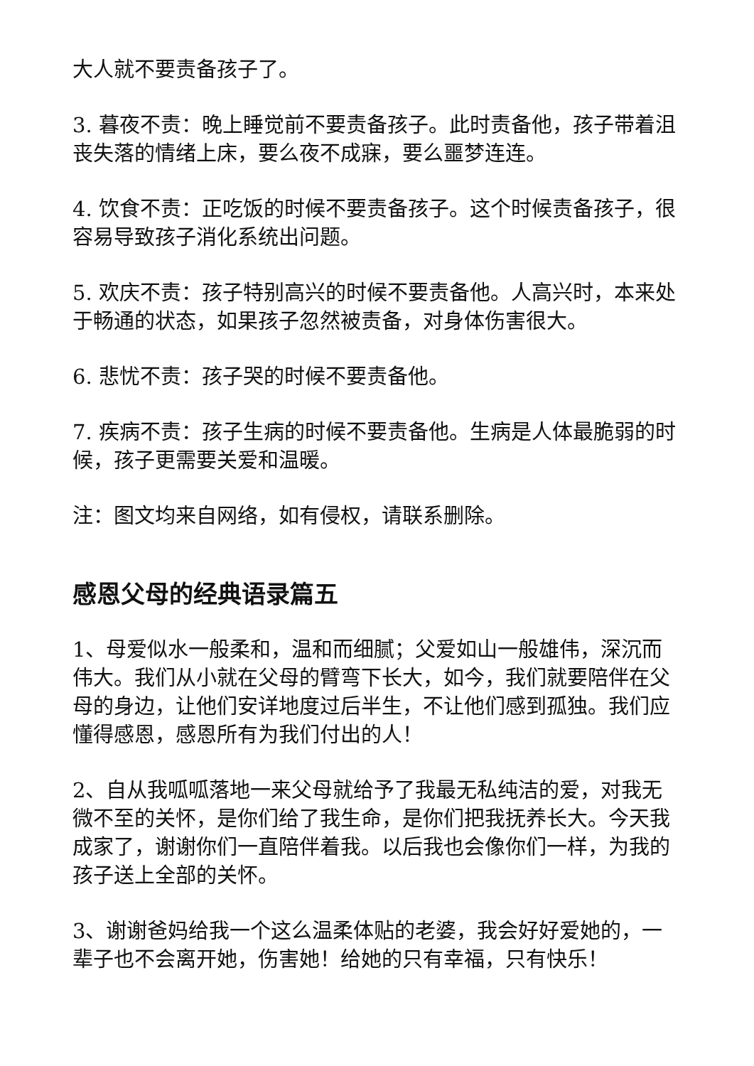大人就不要责备孩子了。
3. 暮夜不责：晚上睡觉前不要责备孩子。此时责备他，孩子带着沮丧失落的情绪上床，要么夜不成寐，要么噩梦连连。
4. 饮食不责：正吃饭的时候不要责备孩子。这个时候责备孩子，很容易导致孩子消化系统出问题。
5. 欢庆不责：孩子特别高兴的时候不要责备他。人高兴时，本来处于畅通的状态，如果孩子忽然被责备，对身体伤害很大。
6. 悲忧不责：孩子哭的时候不要责备他。
7. 疾病不责：孩子生病的时候不要责备他。生病是人体最脆弱的时候，孩子更需要关爱和温暖。
注：图文均来自网络，如有侵权，请联系删除。
感恩父母的经典语录篇五
1、母爱似水一般柔和，温和而细腻；父爱如山一般雄伟，深沉而伟大。我们从小就在父母的臂弯下长大，如今，我们就要陪伴在父母的身边，让他们安详地度过后半生，不让他们感到孤独。我们应懂得感恩，感恩所有为我们付出的人！
2、自从我呱呱落地一来父母就给予了我最无私纯洁的爱，对我无微不至的关怀，是你们给了我生命，是你们把我抚养长大。今天我成家了，谢谢你们一直陪伴着我。以后我也会像你们一样，为我的孩子送上全部的关怀。
3、谢谢爸妈给我一个这么温柔体贴的老婆，我会好好爱她的，一辈子也不会离开她，伤害她！给她的只有幸福，只有快乐！